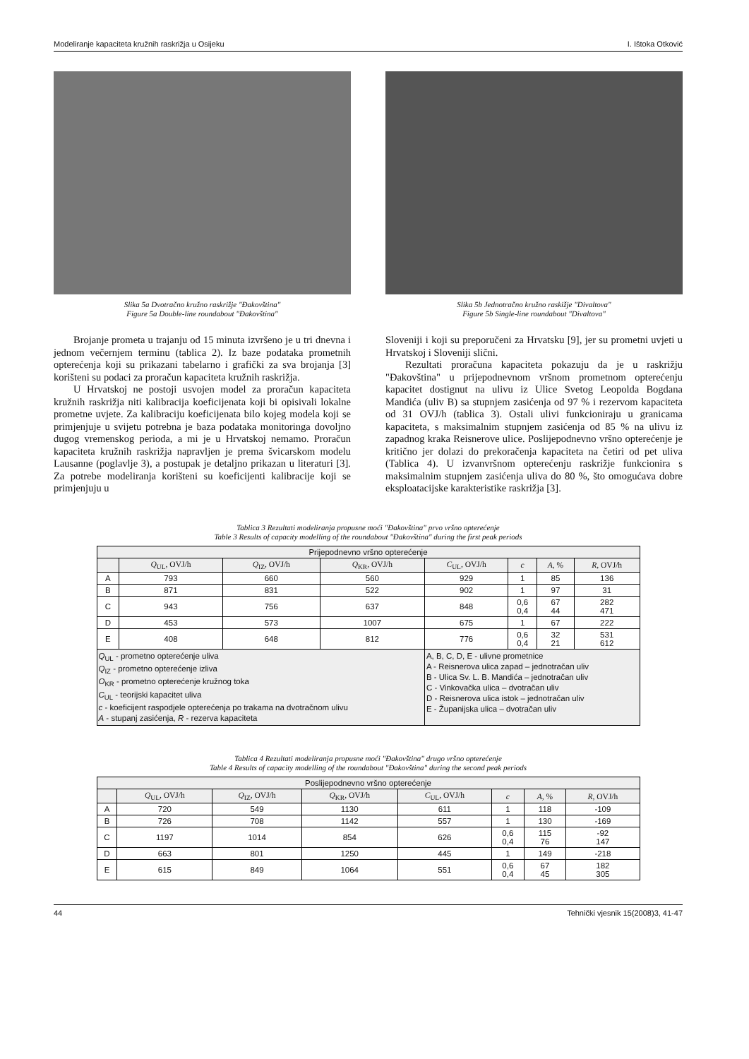Modeliranje kapaciteta kružnih raskrižja u Osijeku I. Ištoka Otković
Slika 5a Dvotračno kružno raskrižje "Đakovština"
Figure 5a Double-line roundabout "Đakovština"
Slika 5b Jednotračno kružno raskižje "Divaltova"
Figure 5b Single-line roundabout "Divaltova"
Brojanje prometa u trajanju od 15 minuta izvršeno je u tri dnevna i jednom večernjem terminu (tablica 2). Iz baze podataka prometnih opterećenja koji su prikazani tabelarno i grafički za sva brojanja [3] korišteni su podaci za proračun kapaciteta kružnih raskrižja.
U Hrvatskoj ne postoji usvojen model za proračun kapaciteta kružnih raskrižja niti kalibracija koeficijenata koji bi opisivali lokalne prometne uvjete. Za kalibraciju koeficijenata bilo kojeg modela koji se primjenjuje u svijetu potrebna je baza podataka monitoringa dovoljno dugog vremenskog perioda, a mi je u Hrvatskoj nemamo. Proračun kapaciteta kružnih raskrižja napravljen je prema švicarskom modelu Lausanne (poglavlje 3), a postupak je detaljno prikazan u literaturi [3]. Za potrebe modeliranja korišteni su koeficijenti kalibracije koji se primjenjuju u
Sloveniji i koji su preporučeni za Hrvatsku [9], jer su prometni uvjeti u Hrvatskoj i Sloveniji slični.
Rezultati proračuna kapaciteta pokazuju da je u raskrižju "Đakovština" u prijepodnevnom vršnom prometnom opterećenju kapacitet dostignut na ulivu iz Ulice Svetog Leopolda Bogdana Mandića (uliv B) sa stupnjem zasićenja od 97 % i rezervom kapaciteta od 31 OVJ/h (tablica 3). Ostali ulivi funkcioniraju u granicama kapaciteta, s maksimalnim stupnjem zasićenja od 85 % na ulivu iz zapadnog kraka Reisnerove ulice. Poslijepodnevno vršno opterećenje je kritično jer dolazi do prekoračenja kapaciteta na četiri od pet uliva (Tablica 4). U izvanvršnom opterećenju raskrižje funkcionira s maksimalnim stupnjem zasićenja uliva do 80 %, što omogućava dobre eksploatacijske karakteristike raskrižja [3].
Tablica 3 Rezultati modeliranja propusne moći "Đakovština" prvo vršno opterećenje
Table 3 Results of capacity modelling of the roundabout "Đakovština" during the first peak periods
| Prijepodnevno vršno opterećenje | | | | | | | |
| | Q<sub>UL</sub>, OVJ/h | Q<sub>IZ</sub>, OVJ/h | Q<sub>KR</sub>, OVJ/h | C<sub>UL</sub>, OVJ/h | c | A , % | R , OVJ/h |
| A | 793 | 660 | 560 | 929 | 1 | 85 | 136 |
| B | 871 | 831 | 522 | 902 | 1 | 97 | 31 |
| C | 943 | 756 | 637 | 848 | 0,6 0,4 | 67 44 | 282 471 |
| D | 453 | 573 | 1007 | 675 | 1 | 67 | 222 |
| E | 408 | 648 | 812 | 776 | 0,6 0,4 | 32 21 | 531 612 |
| Q<sub>UL</sub> - prometno opterećenje uliva Q<sub>IZ</sub> - prometno opterećenje izliva O<sub>KR</sub> - prometno opterećenje kružnog toka C<sub>UL</sub> - teorijski kapacitet uliva c - koeficijent raspodjele opterećenja po trakama na dvotračnom ulivu A - stupanj zasićenja, R - rezerva kapaciteta | | | | A, B, C, D, E - ulivne prometnice A - Reisnerova ulica zapad – jednotračan uliv B - Ulica Sv. L. B. Mandića – jednotračan uliv C - Vinkovačka ulica – dvotračan uliv D - Reisnerova ulica istok – jednotračan uliv E - Županijska ulica – dvotračan uliv | | | |
Tablica 4 Rezultati modeliranja propusne moći "Đakovština" drugo vršno opterećenje
Table 4 Results of capacity modelling of the roundabout "Đakovština" during the second peak periods
| Poslijepodnevno vršno opterećenje | | | | | | | |
| | Q<sub>UL</sub>, OVJ/h | Q<sub>IZ</sub>, OVJ/h | Q<sub>KR</sub>, OVJ/h | C<sub>UL</sub>, OVJ/h | c | A , % | R , OVJ/h |
| A | 720 | 549 | 1130 | 611 | 1 | 118 | -109 |
| B | 726 | 708 | 1142 | 557 | 1 | 130 | -169 |
| C | 1197 | 1014 | 854 | 626 | 0,6 0,4 | 115 76 | -92 147 |
| D | 663 | 801 | 1250 | 445 | 1 | 149 | -218 |
| E | 615 | 849 | 1064 | 551 | 0,6 0,4 | 67 45 | 182 305 |
44 Tehnički vjesnik 15(2008)3, 41-47